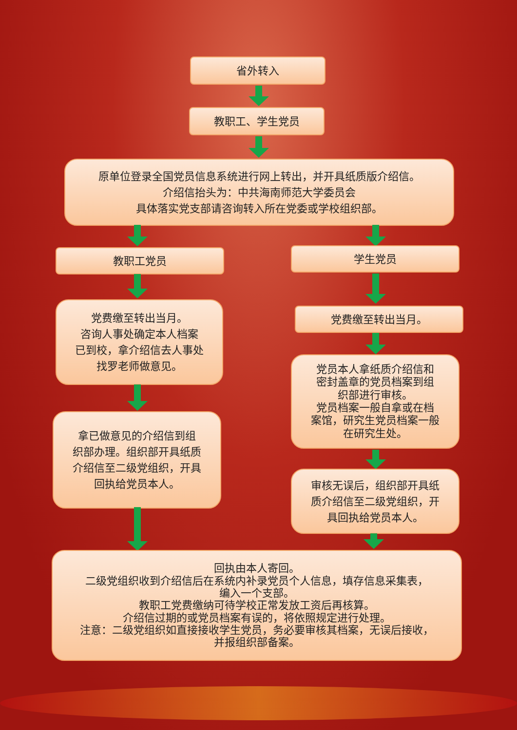省外转入
教职工、学生党员
原单位登录全国党员信息系统进行网上转出，并开具纸质版介绍信。
介绍信抬头为：中共海南师范大学委员会
具体落实党支部请咨询转入所在党委或学校组织部。
教职工党员 学生党员
党费缴至转出当月。
咨询人事处确定本人档案
已到校，拿介绍信去人事处
找罗老师做意见。
党费缴至转出当月。
党员本人拿纸质介绍信和
密封盖章的党员档案到组
织部进行审核。
党员档案一般自拿或在档
案馆，研究生党员档案一般
在研究生处。
拿已做意见的介绍信到组
织部办理。组织部开具纸质
介绍信至二级党组织，开具
回执给党员本人。
审核无误后，组织部开具纸
质介绍信至二级党组织，开
具回执给党员本人。
回执由本人寄回。
二级党组织收到介绍信后在系统内补录党员个人信息，填存信息采集表，
编入一个支部。
教职工党费缴纳可待学校正常发放工资后再核算。
介绍信过期的或党员档案有误的，将依照规定进行处理。
注意：二级党组织如直接接收学生党员，务必要审核其档案，无误后接收，
并报组织部备案。